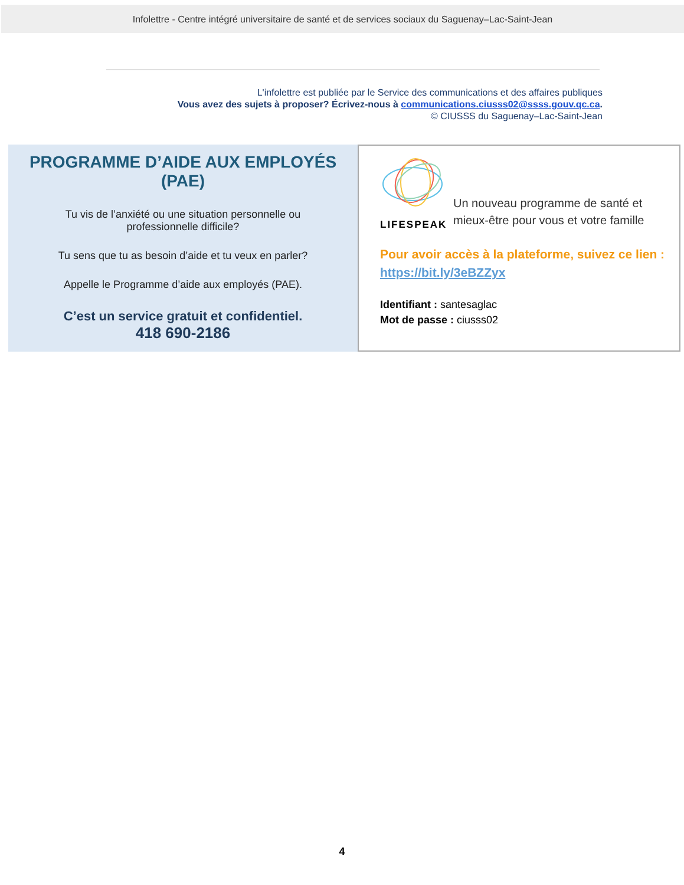Infolettre - Centre intégré universitaire de santé et de services sociaux du Saguenay–Lac-Saint-Jean
L'infolettre est publiée par le Service des communications et des affaires publiques
Vous avez des sujets à proposer? Écrivez-nous à communications.ciusss02@ssss.gouv.qc.ca.
© CIUSSS du Saguenay–Lac-Saint-Jean
PROGRAMME D’AIDE AUX EMPLOYÉS (PAE)
Tu vis de l’anxiété ou une situation personnelle ou professionnelle difficile?
Tu sens que tu as besoin d’aide et tu veux en parler?
Appelle le Programme d’aide aux employés (PAE).
C’est un service gratuit et confidentiel.
418 690-2186
LIFESPEAK
Un nouveau programme de santé et mieux-être pour vous et votre famille
Pour avoir accès à la plateforme, suivez ce lien :
https://bit.ly/3eBZZyx
Identifiant : santesaglac
Mot de passe : ciusss02
4